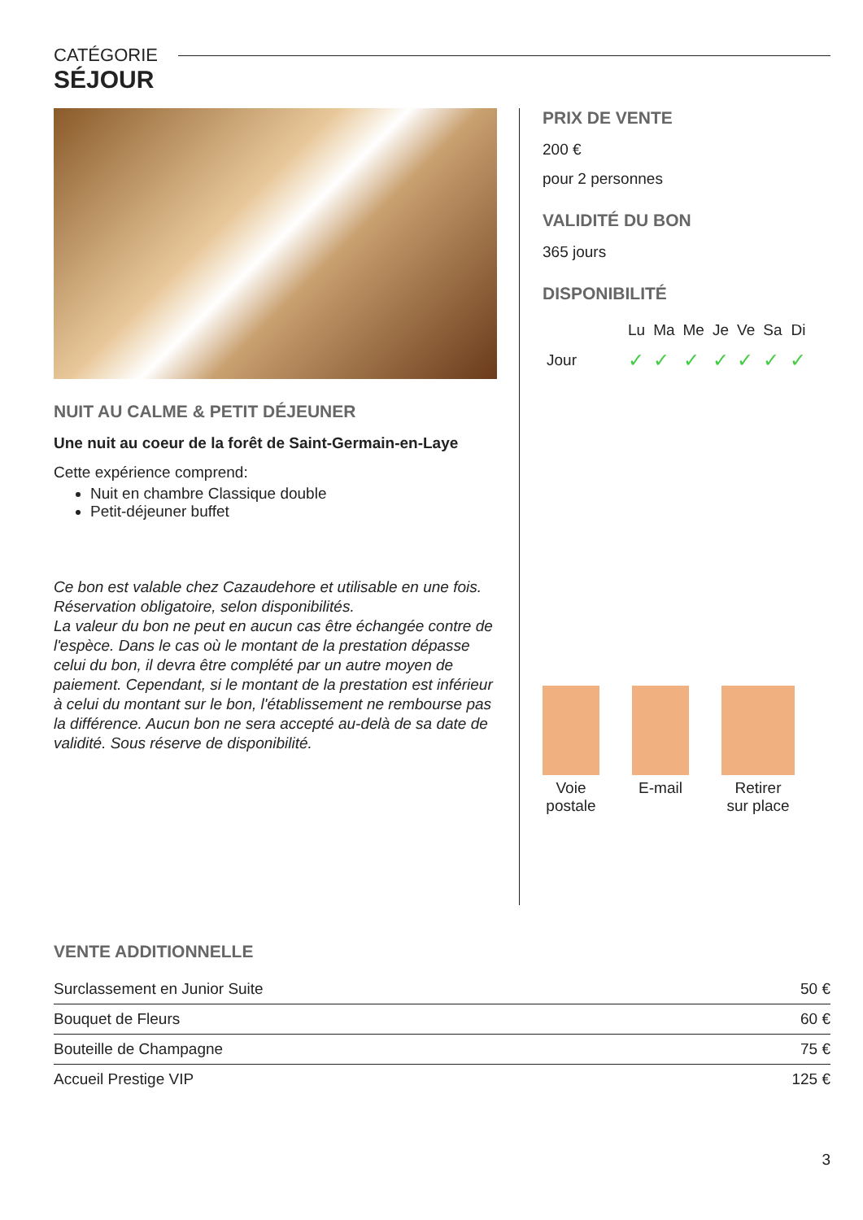CATÉGORIE
SÉJOUR
NUIT AU CALME & PETIT DÉJEUNER
Une nuit au coeur de la forêt de Saint-Germain-en-Laye
Cette expérience comprend:
Nuit en chambre Classique double
Petit-déjeuner buffet
Ce bon est valable chez Cazaudehore et utilisable en une fois.
Réservation obligatoire, selon disponibilités.
La valeur du bon ne peut en aucun cas être échangée contre de l'espèce. Dans le cas où le montant de la prestation dépasse celui du bon, il devra être complété par un autre moyen de paiement. Cependant, si le montant de la prestation est inférieur à celui du montant sur le bon, l'établissement ne rembourse pas la différence. Aucun bon ne sera accepté au-delà de sa date de validité. Sous réserve de disponibilité.
PRIX DE VENTE
200 €
pour 2 personnes
VALIDITÉ DU BON
365 jours
DISPONIBILITÉ
| | Lu | Ma | Me | Je | Ve | Sa | Di |
| --- | --- | --- | --- | --- | --- | --- | --- |
| Jour | ✓ | ✓ | ✓ | ✓ | ✓ | ✓ | ✓ |
Voie
postale
E-mail Retirer
sur place
VENTE ADDITIONNELLE
| Surclassement en Junior Suite | 50 € |
| Bouquet de Fleurs | 60 € |
| Bouteille de Champagne | 75 € |
| Accueil Prestige VIP | 125 € |
3